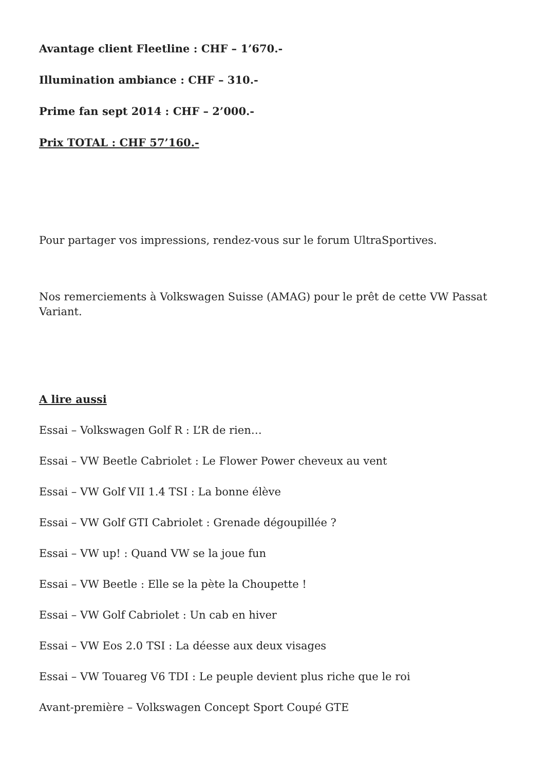Avantage client Fleetline : CHF – 1’670.-
Illumination ambiance : CHF – 310.-
Prime fan sept 2014 : CHF – 2’000.-
Prix TOTAL : CHF 57’160.-
Pour partager vos impressions, rendez-vous sur le forum UltraSportives.
Nos remerciements à Volkswagen Suisse (AMAG) pour le prêt de cette VW Passat Variant.
A lire aussi
Essai – Volkswagen Golf R : L’R de rien…
Essai – VW Beetle Cabriolet : Le Flower Power cheveux au vent
Essai – VW Golf VII 1.4 TSI : La bonne élève
Essai – VW Golf GTI Cabriolet : Grenade dégoupillée ?
Essai – VW up! : Quand VW se la joue fun
Essai – VW Beetle : Elle se la pète la Choupette !
Essai – VW Golf Cabriolet : Un cab en hiver
Essai – VW Eos 2.0 TSI : La déesse aux deux visages
Essai – VW Touareg V6 TDI : Le peuple devient plus riche que le roi
Avant-première – Volkswagen Concept Sport Coupé GTE